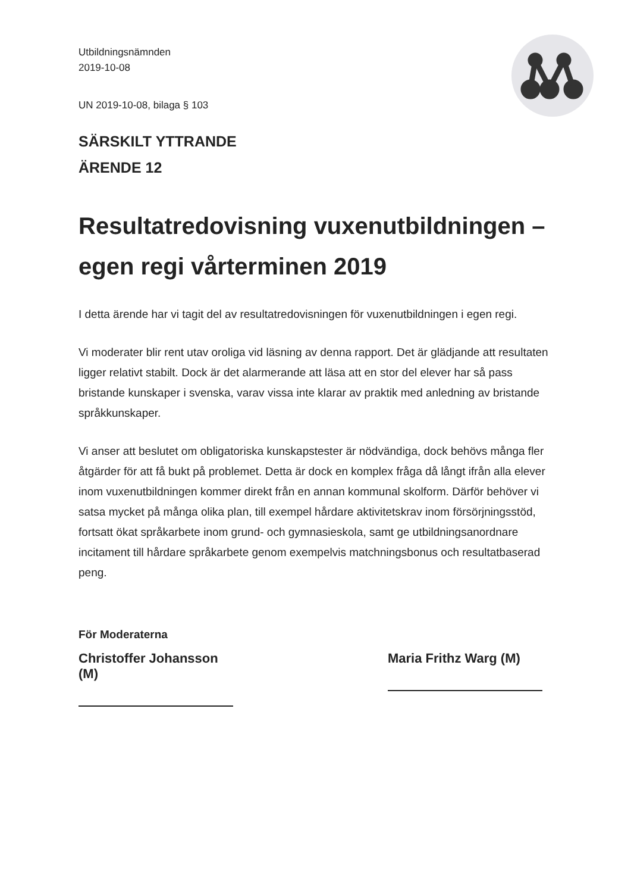Utbildningsnämnden
2019-10-08
UN 2019-10-08, bilaga § 103
SÄRSKILT YTTRANDE
ÄRENDE 12
Resultatredovisning vuxenutbildningen – egen regi vårterminen 2019
I detta ärende har vi tagit del av resultatredovisningen för vuxenutbildningen i egen regi.
Vi moderater blir rent utav oroliga vid läsning av denna rapport. Det är glädjande att resultaten ligger relativt stabilt. Dock är det alarmerande att läsa att en stor del elever har så pass bristande kunskaper i svenska, varav vissa inte klarar av praktik med anledning av bristande språkkunskaper.
Vi anser att beslutet om obligatoriska kunskapstester är nödvändiga, dock behövs många fler åtgärder för att få bukt på problemet. Detta är dock en komplex fråga då långt ifrån alla elever inom vuxenutbildningen kommer direkt från en annan kommunal skolform. Därför behöver vi satsa mycket på många olika plan, till exempel hårdare aktivitetskrav inom försörjningsstöd, fortsatt ökat språkarbete inom grund- och gymnasieskola, samt ge utbildningsanordnare incitament till hårdare språkarbete genom exempelvis matchningsbonus och resultatbaserad peng.
För Moderaterna
Christoffer Johansson (M)
Maria Frithz Warg (M)